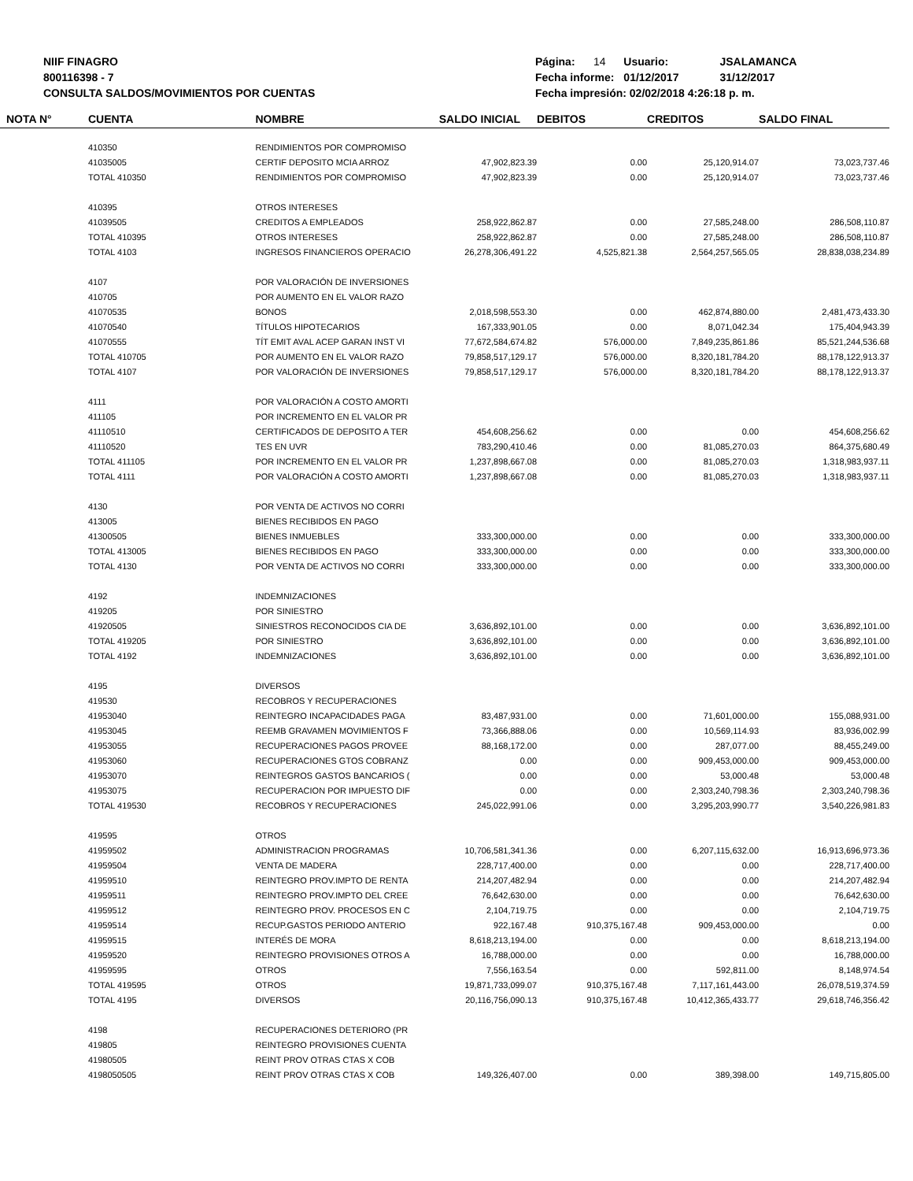NIIF FINAGRO
800116398 - 7
CONSULTA SALDOS/MOVIMIENTOS POR CUENTAS
| Página: 14 | Usuario: | JSALAMANCA |
| Fecha informe: | 01/12/2017 | 31/12/2017 |
| Fecha impresión: 02/02/2018 4:26:18 p. m. | | |
| NOTA N° | CUENTA | NOMBRE | SALDO INICIAL | DEBITOS | CREDITOS | SALDO FINAL |
| --- | --- | --- | --- | --- | --- | --- |
| | 410350 | RENDIMIENTOS POR COMPROMISO | | | | |
| | 41035005 | CERTIF DEPOSITO MCIA ARROZ | 47,902,823.39 | 0.00 | 25,120,914.07 | 73,023,737.46 |
| | TOTAL 410350 | RENDIMIENTOS POR COMPROMISO | 47,902,823.39 | 0.00 | 25,120,914.07 | 73,023,737.46 |
| | 410395 | OTROS INTERESES | | | | |
| | 41039505 | CREDITOS A EMPLEADOS | 258,922,862.87 | 0.00 | 27,585,248.00 | 286,508,110.87 |
| | TOTAL 410395 | OTROS INTERESES | 258,922,862.87 | 0.00 | 27,585,248.00 | 286,508,110.87 |
| | TOTAL 4103 | INGRESOS FINANCIEROS OPERACIO | 26,278,306,491.22 | 4,525,821.38 | 2,564,257,565.05 | 28,838,038,234.89 |
| | 4107 | POR VALORACIÓN DE INVERSIONES | | | | |
| | 410705 | POR AUMENTO EN EL VALOR RAZO | | | | |
| | 41070535 | BONOS | 2,018,598,553.30 | 0.00 | 462,874,880.00 | 2,481,473,433.30 |
| | 41070540 | TÍTULOS HIPOTECARIOS | 167,333,901.05 | 0.00 | 8,071,042.34 | 175,404,943.39 |
| | 41070555 | TÍT EMIT AVAL ACEP GARAN INST VI | 77,672,584,674.82 | 576,000.00 | 7,849,235,861.86 | 85,521,244,536.68 |
| | TOTAL 410705 | POR AUMENTO EN EL VALOR RAZO | 79,858,517,129.17 | 576,000.00 | 8,320,181,784.20 | 88,178,122,913.37 |
| | TOTAL 4107 | POR VALORACIÓN DE INVERSIONES | 79,858,517,129.17 | 576,000.00 | 8,320,181,784.20 | 88,178,122,913.37 |
| | 4111 | POR VALORACIÓN A COSTO AMORTI | | | | |
| | 411105 | POR INCREMENTO EN EL VALOR PR | | | | |
| | 41110510 | CERTIFICADOS DE DEPOSITO A TER | 454,608,256.62 | 0.00 | 0.00 | 454,608,256.62 |
| | 41110520 | TES EN UVR | 783,290,410.46 | 0.00 | 81,085,270.03 | 864,375,680.49 |
| | TOTAL 411105 | POR INCREMENTO EN EL VALOR PR | 1,237,898,667.08 | 0.00 | 81,085,270.03 | 1,318,983,937.11 |
| | TOTAL 4111 | POR VALORACIÓN A COSTO AMORTI | 1,237,898,667.08 | 0.00 | 81,085,270.03 | 1,318,983,937.11 |
| | 4130 | POR VENTA DE ACTIVOS NO CORRI | | | | |
| | 413005 | BIENES RECIBIDOS EN PAGO | | | | |
| | 41300505 | BIENES INMUEBLES | 333,300,000.00 | 0.00 | 0.00 | 333,300,000.00 |
| | TOTAL 413005 | BIENES RECIBIDOS EN PAGO | 333,300,000.00 | 0.00 | 0.00 | 333,300,000.00 |
| | TOTAL 4130 | POR VENTA DE ACTIVOS NO CORRI | 333,300,000.00 | 0.00 | 0.00 | 333,300,000.00 |
| | 4192 | INDEMNIZACIONES | | | | |
| | 419205 | POR SINIESTRO | | | | |
| | 41920505 | SINIESTROS RECONOCIDOS CIA DE | 3,636,892,101.00 | 0.00 | 0.00 | 3,636,892,101.00 |
| | TOTAL 419205 | POR SINIESTRO | 3,636,892,101.00 | 0.00 | 0.00 | 3,636,892,101.00 |
| | TOTAL 4192 | INDEMNIZACIONES | 3,636,892,101.00 | 0.00 | 0.00 | 3,636,892,101.00 |
| | 4195 | DIVERSOS | | | | |
| | 419530 | RECOBROS Y RECUPERACIONES | | | | |
| | 41953040 | REINTEGRO INCAPACIDADES PAGA | 83,487,931.00 | 0.00 | 71,601,000.00 | 155,088,931.00 |
| | 41953045 | REEMB GRAVAMEN MOVIMIENTOS F | 73,366,888.06 | 0.00 | 10,569,114.93 | 83,936,002.99 |
| | 41953055 | RECUPERACIONES PAGOS PROVEE | 88,168,172.00 | 0.00 | 287,077.00 | 88,455,249.00 |
| | 41953060 | RECUPERACIONES GTOS COBRANZ | 0.00 | 0.00 | 909,453,000.00 | 909,453,000.00 |
| | 41953070 | REINTEGROS GASTOS BANCARIOS ( | 0.00 | 0.00 | 53,000.48 | 53,000.48 |
| | 41953075 | RECUPERACION POR IMPUESTO DIF | 0.00 | 0.00 | 2,303,240,798.36 | 2,303,240,798.36 |
| | TOTAL 419530 | RECOBROS Y RECUPERACIONES | 245,022,991.06 | 0.00 | 3,295,203,990.77 | 3,540,226,981.83 |
| | 419595 | OTROS | | | | |
| | 41959502 | ADMINISTRACION PROGRAMAS | 10,706,581,341.36 | 0.00 | 6,207,115,632.00 | 16,913,696,973.36 |
| | 41959504 | VENTA DE MADERA | 228,717,400.00 | 0.00 | 0.00 | 228,717,400.00 |
| | 41959510 | REINTEGRO PROV.IMPTO DE RENTA | 214,207,482.94 | 0.00 | 0.00 | 214,207,482.94 |
| | 41959511 | REINTEGRO PROV.IMPTO DEL CREE | 76,642,630.00 | 0.00 | 0.00 | 76,642,630.00 |
| | 41959512 | REINTEGRO PROV. PROCESOS EN C | 2,104,719.75 | 0.00 | 0.00 | 2,104,719.75 |
| | 41959514 | RECUP.GASTOS PERIODO ANTERIO | 922,167.48 | 910,375,167.48 | 909,453,000.00 | 0.00 |
| | 41959515 | INTERÉS DE MORA | 8,618,213,194.00 | 0.00 | 0.00 | 8,618,213,194.00 |
| | 41959520 | REINTEGRO PROVISIONES OTROS A | 16,788,000.00 | 0.00 | 0.00 | 16,788,000.00 |
| | 41959595 | OTROS | 7,556,163.54 | 0.00 | 592,811.00 | 8,148,974.54 |
| | TOTAL 419595 | OTROS | 19,871,733,099.07 | 910,375,167.48 | 7,117,161,443.00 | 26,078,519,374.59 |
| | TOTAL 4195 | DIVERSOS | 20,116,756,090.13 | 910,375,167.48 | 10,412,365,433.77 | 29,618,746,356.42 |
| | 4198 | RECUPERACIONES DETERIORO (PR | | | | |
| | 419805 | REINTEGRO PROVISIONES CUENTA | | | | |
| | 41980505 | REINT PROV OTRAS CTAS X COB | | | | |
| | 4198050505 | REINT PROV OTRAS CTAS X COB | 149,326,407.00 | 0.00 | 389,398.00 | 149,715,805.00 |